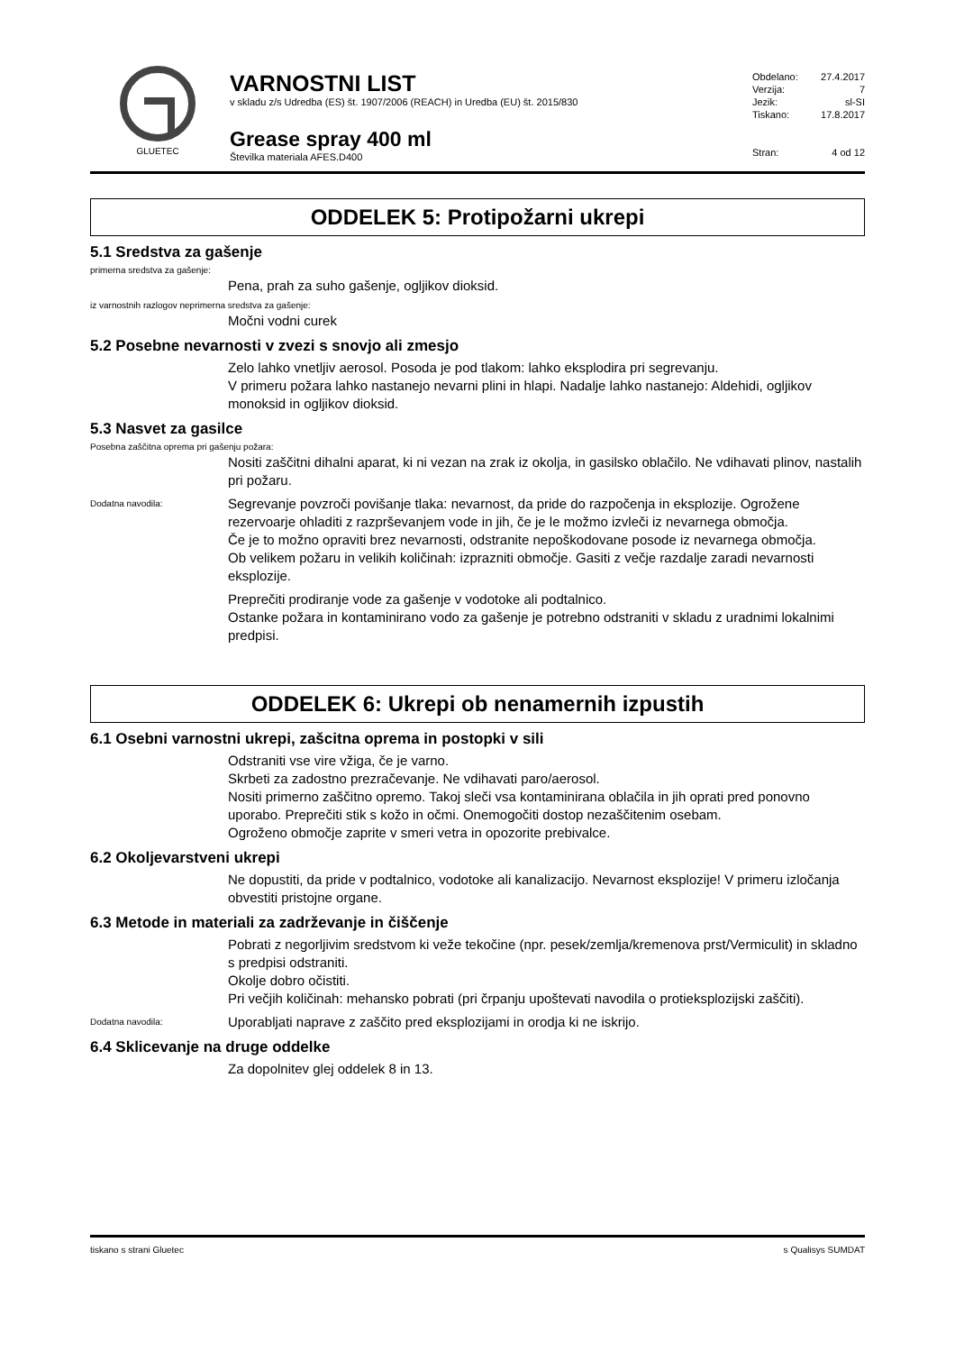GLUETEC
VARNOSTNI LIST
v skladu z/s Udredba (ES) št. 1907/2006 (REACH) in Uredba (EU) št. 2015/830
Grease spray 400 ml
Številka materiala AFES.D400
Obdelano: 27.4.2017
Verzija: 7
Jezik: sl-SI
Tiskano: 17.8.2017
Stran: 4 od 12
ODDELEK 5: Protipožarni ukrepi
5.1 Sredstva za gašenje
primerna sredstva za gašenje:
Pena, prah za suho gašenje, ogljikov dioksid.
iz varnostnih razlogov neprimerna sredstva za gašenje:
Močni vodni curek
5.2 Posebne nevarnosti v zvezi s snovjo ali zmesjo
Zelo lahko vnetljiv aerosol. Posoda je pod tlakom: lahko eksplodira pri segrevanju.
V primeru požara lahko nastanejo nevarni plini in hlapi. Nadalje lahko nastanejo: Aldehidi, ogljikov monoksid in ogljikov dioksid.
5.3 Nasvet za gasilce
Posebna zaščitna oprema pri gašenju požara:
Nositi zaščitni dihalni aparat, ki ni vezan na zrak iz okolja, in gasilsko oblačilo. Ne vdihavati plinov, nastalih pri požaru.
Dodatna navodila:
Segrevanje povzroči povišanje tlaka: nevarnost, da pride do razpočenja in eksplozije. Ogrožene rezervoarje ohladiti z razprševanjem vode in jih, če je le možmo izvleči iz nevarnega območja.
Če je to možno opraviti brez nevarnosti, odstranite nepoškodovane posode iz nevarnega območja.
Ob velikem požaru in velikih količinah: izprazniti območje. Gasiti z večje razdalje zaradi nevarnosti eksplozije.
Preprečiti prodiranje vode za gašenje v vodotoke ali podtalnico.
Ostanke požara in kontaminirano vodo za gašenje je potrebno odstraniti v skladu z uradnimi lokalnimi predpisi.
ODDELEK 6: Ukrepi ob nenamernih izpustih
6.1 Osebni varnostni ukrepi, zašcitna oprema in postopki v sili
Odstraniti vse vire vžiga, če je varno.
Skrbeti za zadostno prezračevanje. Ne vdihavati paro/aerosol.
Nositi primerno zaščitno opremo. Takoj sleči vsa kontaminirana oblačila in jih oprati pred ponovno uporabo. Preprečiti stik s kožo in očmi. Onemogočiti dostop nezaščitenim osebam.
Ogroženo območje zaprite v smeri vetra in opozorite prebivalce.
6.2 Okoljevarstveni ukrepi
Ne dopustiti, da pride v podtalnico, vodotoke ali kanalizacijo. Nevarnost eksplozije! V primeru izločanja obvestiti pristojne organe.
6.3 Metode in materiali za zadrževanje in čiščenje
Pobrati z negorljivim sredstvom ki veže tekočine (npr. pesek/zemlja/kremenova prst/Vermiculit) in skladno s predpisi odstraniti.
Okolje dobro očistiti.
Pri večjih količinah: mehansko pobrati (pri črpanju upoštevati navodila o protieksplozijski zaščiti).
Dodatna navodila:
Uporabljati naprave z zaščito pred eksplozijami in orodja ki ne iskrijo.
6.4 Sklicevanje na druge oddelke
Za dopolnitev glej oddelek 8 in 13.
tiskano s strani Gluetec s Qualisys SUMDAT